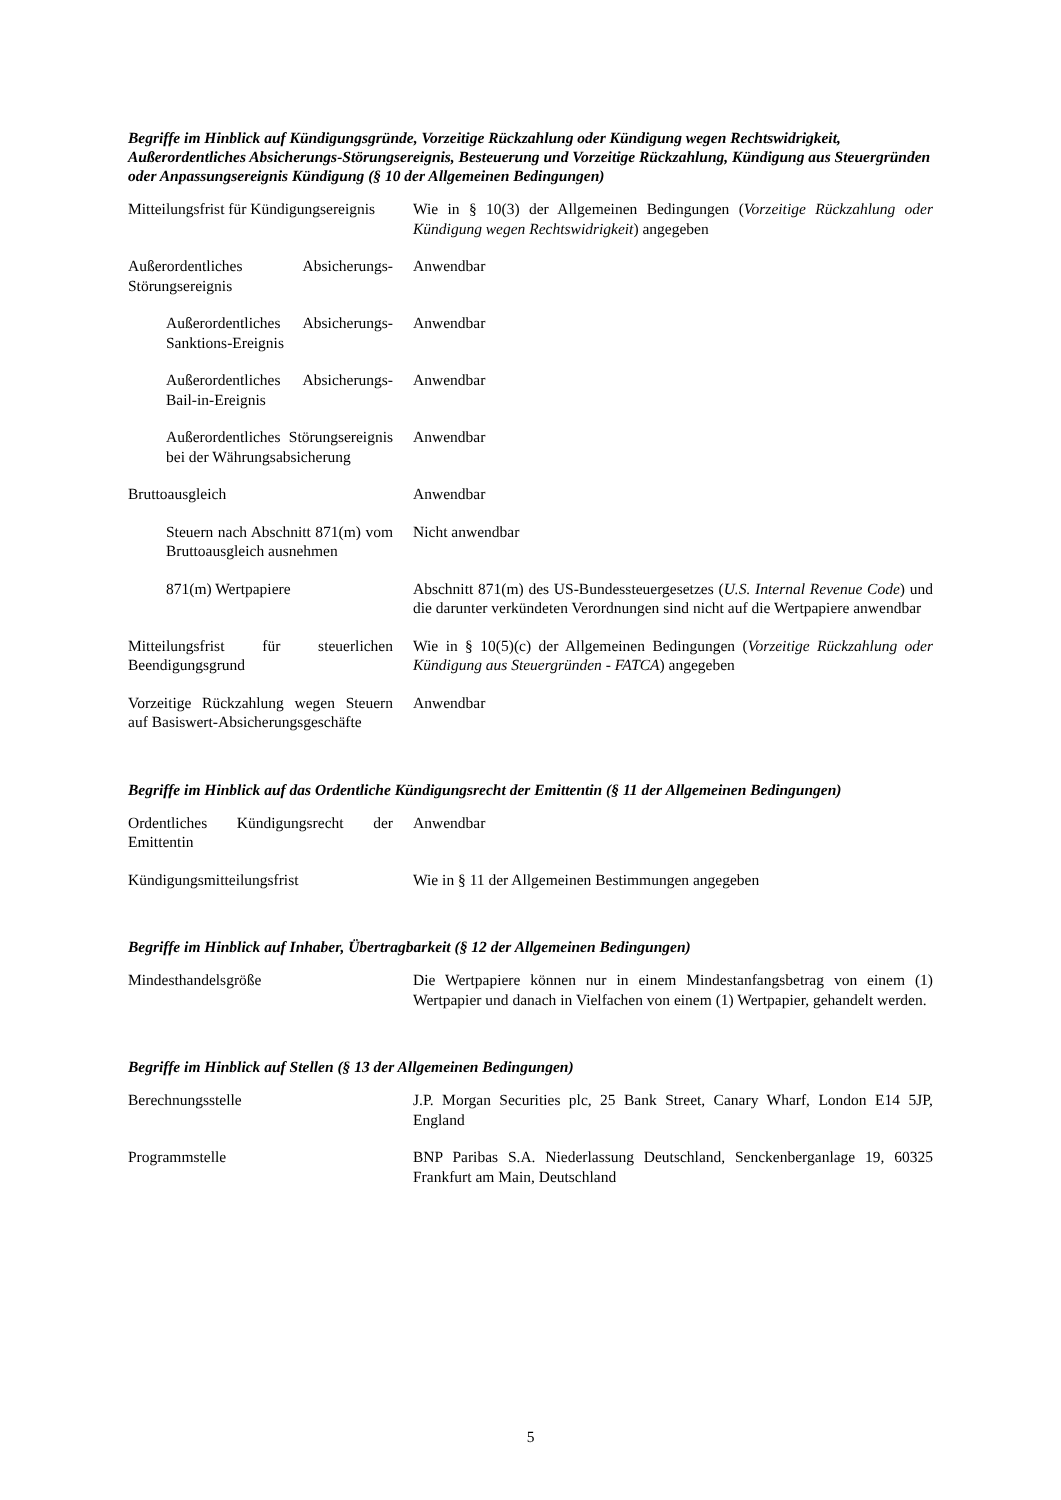Begriffe im Hinblick auf Kündigungsgründe, Vorzeitige Rückzahlung oder Kündigung wegen Rechtswidrigkeit, Außerordentliches Absicherungs-Störungsereignis, Besteuerung und Vorzeitige Rückzahlung, Kündigung aus Steuergründen oder Anpassungsereignis Kündigung (§ 10 der Allgemeinen Bedingungen)
| Mitteilungsfrist für Kündigungsereignis | Wie in § 10(3) der Allgemeinen Bedingungen ( Vorzeitige Rückzahlung oder Kündigung wegen Rechtswidrigkeit ) angegeben |
| Außerordentliches Absicherungs-Störungsereignis | Anwendbar |
| Außerordentliches Absicherungs-Sanktions-Ereignis | Anwendbar |
| Außerordentliches Absicherungs-Bail-in-Ereignis | Anwendbar |
| Außerordentliches Störungsereignis bei der Währungsabsicherung | Anwendbar |
| Bruttoausgleich | Anwendbar |
| Steuern nach Abschnitt 871(m) vom Bruttoausgleich ausnehmen | Nicht anwendbar |
| 871(m) Wertpapiere | Abschnitt 871(m) des US-Bundessteuergesetzes ( U.S. Internal Revenue Code ) und die darunter verkündeten Verordnungen sind nicht auf die Wertpapiere anwendbar |
| Mitteilungsfrist für steuerlichen Beendigungsgrund | Wie in § 10(5)(c) der Allgemeinen Bedingungen ( Vorzeitige Rückzahlung oder Kündigung aus Steuergründen - FATCA ) angegeben |
| Vorzeitige Rückzahlung wegen Steuern auf Basiswert-Absicherungsgeschäfte | Anwendbar |
Begriffe im Hinblick auf das Ordentliche Kündigungsrecht der Emittentin (§ 11 der Allgemeinen Bedingungen)
| Ordentliches Kündigungsrecht der Emittentin | Anwendbar |
| Kündigungsmitteilungsfrist | Wie in § 11 der Allgemeinen Bestimmungen angegeben |
Begriffe im Hinblick auf Inhaber, Übertragbarkeit (§ 12 der Allgemeinen Bedingungen)
| Mindesthandelsgröße | Die Wertpapiere können nur in einem Mindestanfangsbetrag von einem (1) Wertpapier und danach in Vielfachen von einem (1) Wertpapier, gehandelt werden. |
Begriffe im Hinblick auf Stellen (§ 13 der Allgemeinen Bedingungen)
| Berechnungsstelle | J.P. Morgan Securities plc, 25 Bank Street, Canary Wharf, London E14 5JP, England |
| Programmstelle | BNP Paribas S.A. Niederlassung Deutschland, Senckenberganlage 19, 60325 Frankfurt am Main, Deutschland |
5